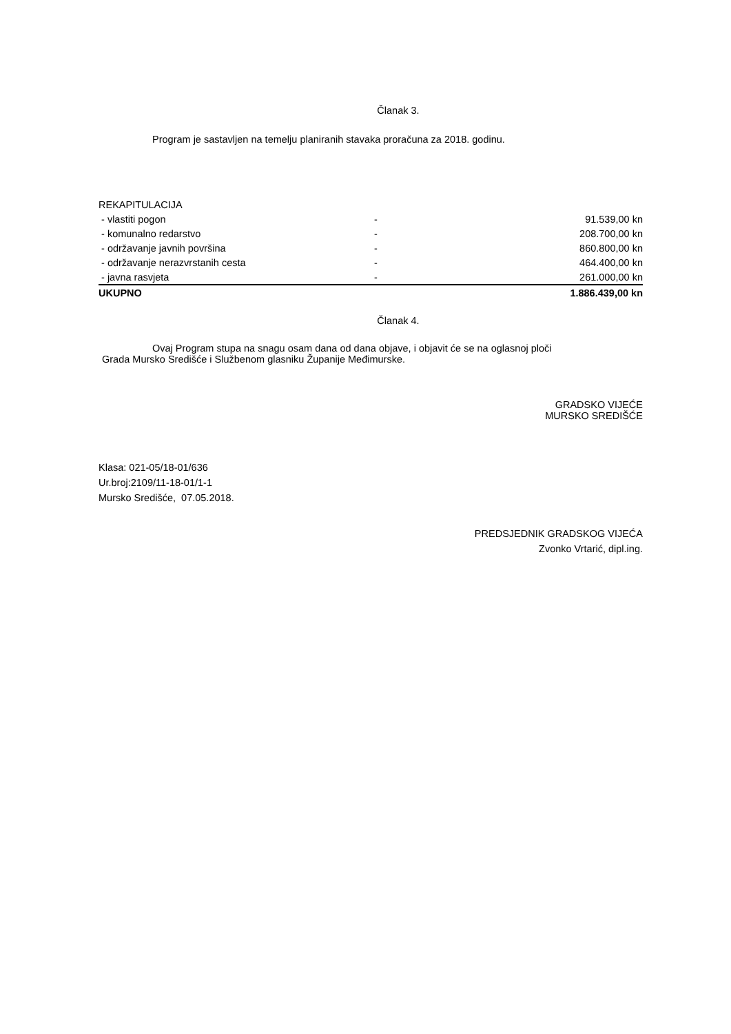Članak 3.
Program je sastavljen na temelju planiranih stavaka proračuna za 2018. godinu.
| REKAPITULACIJA | | |
| - vlastiti pogon | - | 91.539,00 kn |
| - komunalno redarstvo | - | 208.700,00 kn |
| - održavanje javnih površina | - | 860.800,00 kn |
| - održavanje nerazvrstanih cesta | - | 464.400,00 kn |
| - javna rasvjeta | - | 261.000,00 kn |
| UKUPNO | | 1.886.439,00 kn |
Članak 4.
Ovaj Program stupa na snagu osam dana od dana objave, i objavit će se na oglasnoj ploči
Grada Mursko Središće i Službenom glasniku Županije Međimurske.
GRADSKO VIJEĆE
MURSKO SREDIŠĆE
Klasa: 021-05/18-01/636
Ur.broj:2109/11-18-01/1-1
Mursko Središće, 07.05.2018.
PREDSJEDNIK GRADSKOG VIJEĆA
Zvonko Vrtarić, dipl.ing.